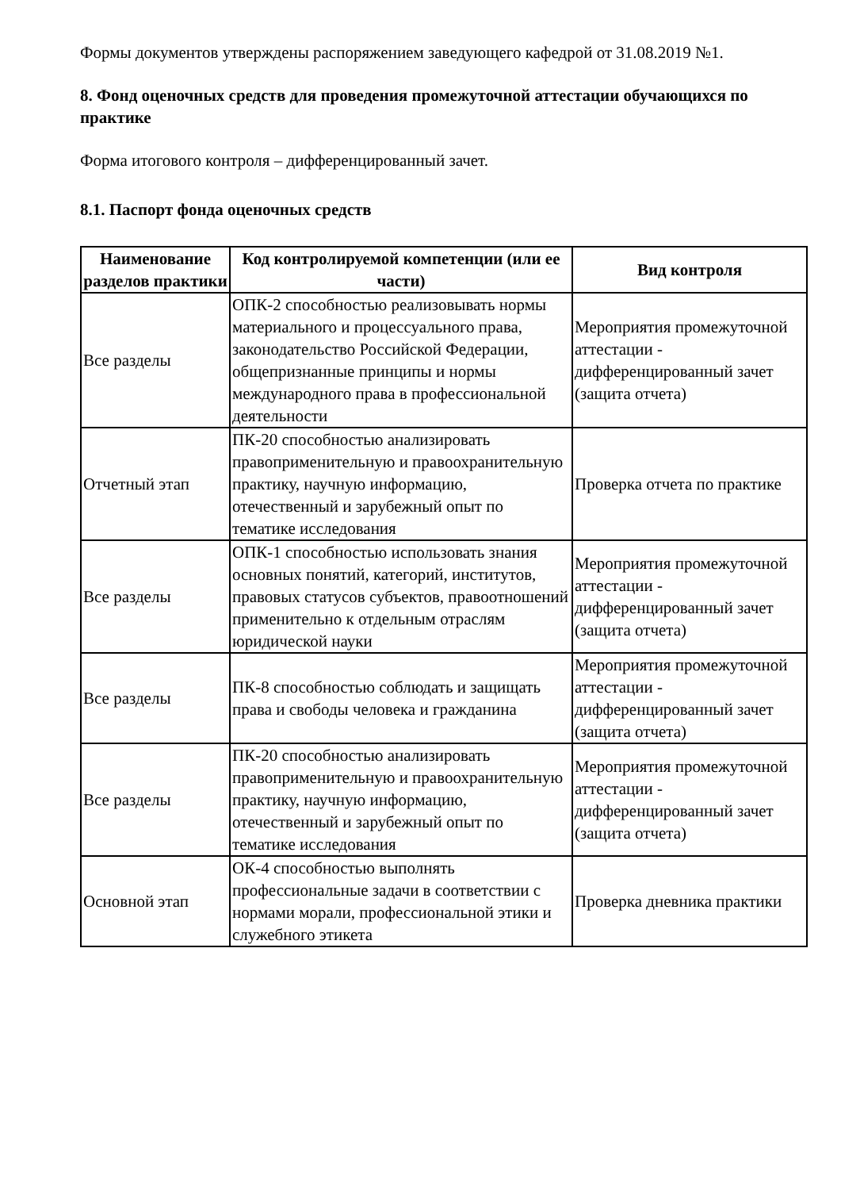Формы документов утверждены распоряжением заведующего кафедрой от 31.08.2019 №1.
8. Фонд оценочных средств для проведения промежуточной аттестации обучающихся по практике
Форма итогового контроля – дифференцированный зачет.
8.1. Паспорт фонда оценочных средств
| Наименование разделов практики | Код контролируемой компетенции (или ее части) | Вид контроля |
| --- | --- | --- |
| Все разделы | ОПК-2 способностью реализовывать нормы материального и процессуального права, законодательство Российской Федерации, общепризнанные принципы и нормы международного права в профессиональной деятельности | Мероприятия промежуточной аттестации - дифференцированный зачет (защита отчета) |
| Отчетный этап | ПК-20 способностью анализировать правоприменительную и правоохранительную практику, научную информацию, отечественный и зарубежный опыт по тематике исследования | Проверка отчета по практике |
| Все разделы | ОПК-1 способностью использовать знания основных понятий, категорий, институтов, правовых статусов субъектов, правоотношений применительно к отдельным отраслям юридической науки | Мероприятия промежуточной аттестации - дифференцированный зачет (защита отчета) |
| Все разделы | ПК-8 способностью соблюдать и защищать права и свободы человека и гражданина | Мероприятия промежуточной аттестации - дифференцированный зачет (защита отчета) |
| Все разделы | ПК-20 способностью анализировать правоприменительную и правоохранительную практику, научную информацию, отечественный и зарубежный опыт по тематике исследования | Мероприятия промежуточной аттестации - дифференцированный зачет (защита отчета) |
| Основной этап | ОК-4 способностью выполнять профессиональные задачи в соответствии с нормами морали, профессиональной этики и служебного этикета | Проверка дневника практики |